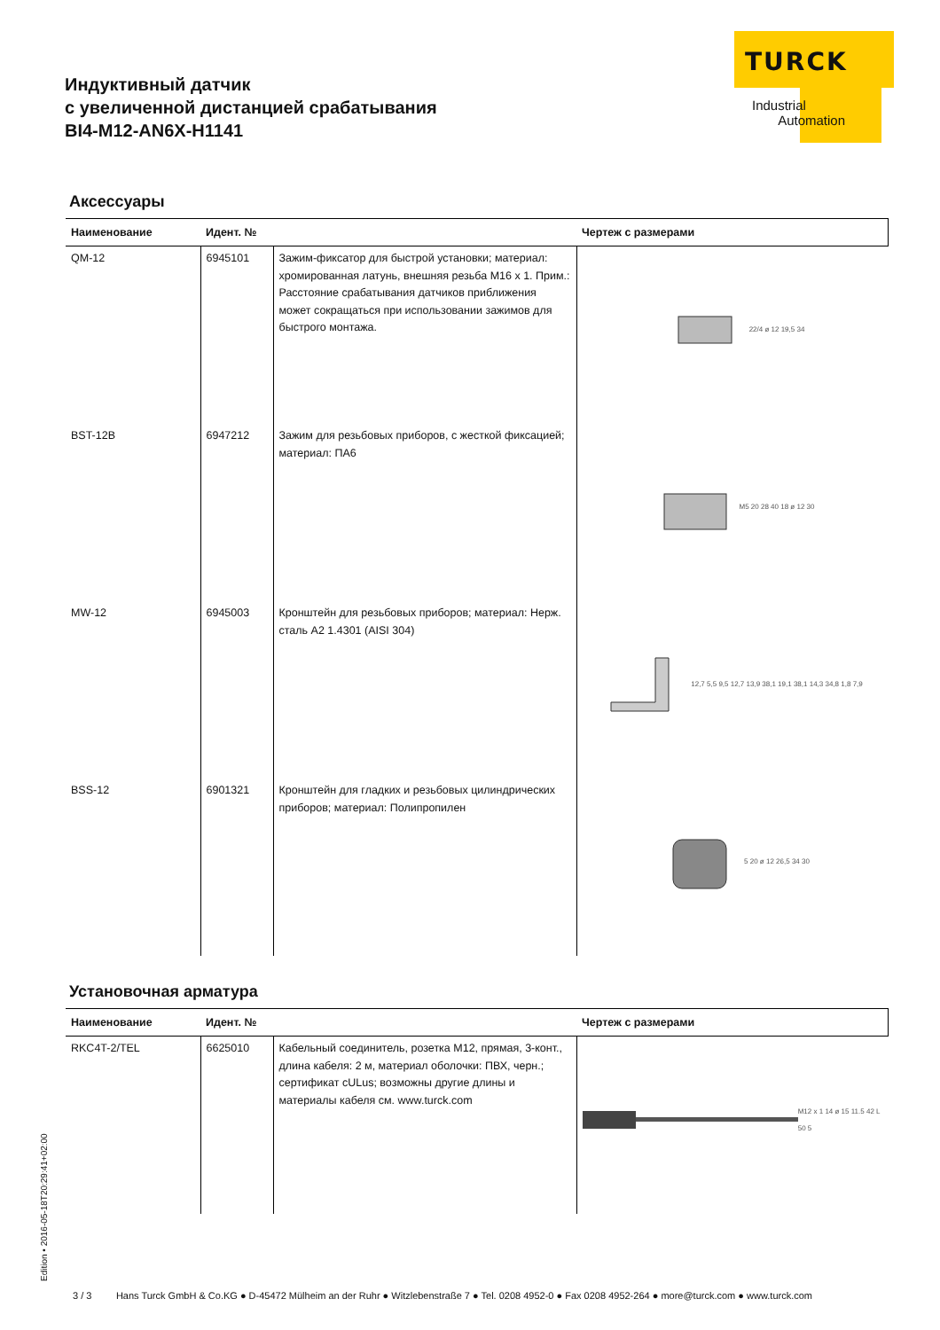TURCK
Industrial
Automation
Индуктивный датчик
с увеличенной дистанцией срабатывания
BI4-M12-AN6X-H1141
Аксессуары
| Наименование | Идент. № | | Чертеж с размерами |
| --- | --- | --- | --- |
| QM-12 | 6945101 | Зажим-фиксатор для быстрой установки; материал: хромированная латунь, внешняя резьба M16 x 1. Прим.: Расстояние срабатывания датчиков приближения может сокращаться при использовании зажимов для быстрого монтажа. | 22/4 ø 12 19,5 34 |
| BST-12B | 6947212 | Зажим для резьбовых приборов, с жесткой фиксацией; материал: ПА6 | M5 20 28 40 18 ø 12 30 |
| MW-12 | 6945003 | Кронштейн для резьбовых приборов; материал: Нерж. сталь A2 1.4301 (AISI 304) | 12,7 5,5 9,5 12,7 13,9 38,1 19,1 38,1 14,3 34,8 1,8 7,9 |
| BSS-12 | 6901321 | Кронштейн для гладких и резьбовых цилиндрических приборов; материал: Полипропилен | 5 20 ø 12 26,5 34 30 |
Установочная арматура
| Наименование | Идент. № | | Чертеж с размерами |
| --- | --- | --- | --- |
| RKC4T-2/TEL | 6625010 | Кабельный соединитель, розетка M12, прямая, 3-конт., длина кабеля: 2 м, материал оболочки: ПВХ, черн.; сертификат cULus; возможны другие длины и материалы кабеля см. www.turck.com | M12 x 1 14 ø 15 11.5 42 L 50 5 |
Edition • 2016-05-18T20:29:41+02:00
3 / 3 Hans Turck GmbH & Co.KG ● D-45472 Mülheim an der Ruhr ● Witzlebenstraße 7 ● Tel. 0208 4952-0 ● Fax 0208 4952-264 ● more@turck.com ● www.turck.com